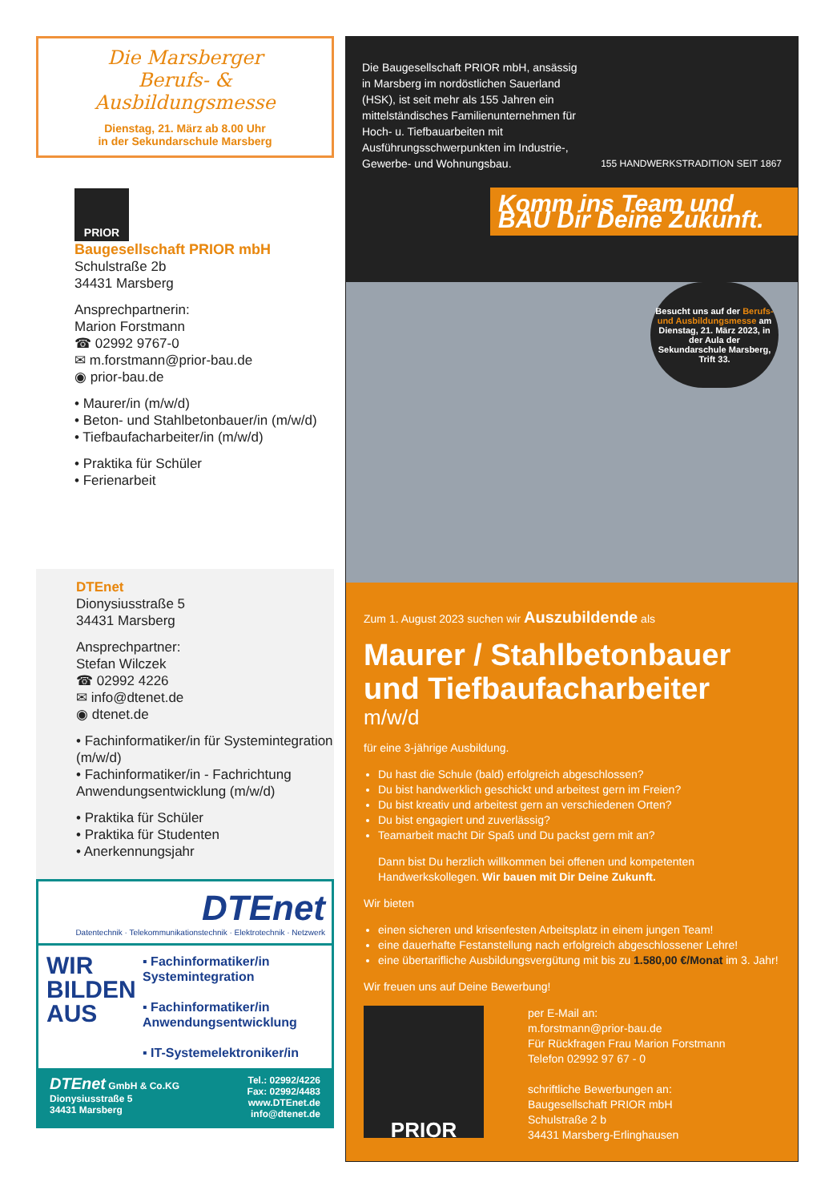Die Marsberger
Berufs- & Ausbildungsmesse
Dienstag, 21. März ab 8.00 Uhr
in der Sekundarschule Marsberg
PRIOR
Baugesellschaft PRIOR mbH
Schulstraße 2b
34431 Marsberg
Ansprechpartnerin:
Marion Forstmann
☎ 02992 9767-0
✉ m.forstmann@prior-bau.de
◉ prior-bau.de
• Maurer/in (m/w/d)
• Beton- und Stahlbetonbauer/in (m/w/d)
• Tiefbaufacharbeiter/in (m/w/d)
• Praktika für Schüler
• Ferienarbeit
DTEnet
Dionysiusstraße 5
34431 Marsberg
Ansprechpartner:
Stefan Wilczek
☎ 02992 4226
✉ info@dtenet.de
◉ dtenet.de
• Fachinformatiker/in für Systemintegration (m/w/d)
• Fachinformatiker/in - Fachrichtung Anwendungsentwicklung (m/w/d)
• Praktika für Schüler
• Praktika für Studenten
• Anerkennungsjahr
DTEnet
Datentechnik · Telekommunikationstechnik · Elektrotechnik · Netzwerk
WIR BILDEN AUS
▪ Fachinformatiker/in Systemintegration
▪ Fachinformatiker/in Anwendungsentwicklung
▪ IT-Systemelektroniker/in
DTEnet GmbH & Co.KG
Dionysiusstraße 5
34431 Marsberg
Tel.: 02992/4226
Fax: 02992/4483
www.DTEnet.de
info@dtenet.de
Die Baugesellschaft PRIOR mbH, ansässig in Marsberg im nordöstlichen Sauerland (HSK), ist seit mehr als 155 Jahren ein mittelständisches Familienunternehmen für Hoch- u. Tiefbauarbeiten mit Ausführungsschwerpunkten im Industrie-, Gewerbe- und Wohnungsbau.
155 HANDWERKSTRADITION SEIT 1867
Komm ins Team und BAU Dir Deine Zukunft.
Besucht uns auf der Berufs- und Ausbildungsmesse am Dienstag, 21. März 2023, in der Aula der Sekundarschule Marsberg, Trift 33.
Zum 1. August 2023 suchen wir Auszubildende als
Maurer / Stahlbetonbauer und Tiefbaufacharbeiter
m/w/d
für eine 3-jährige Ausbildung.
Du hast die Schule (bald) erfolgreich abgeschlossen?
Du bist handwerklich geschickt und arbeitest gern im Freien?
Du bist kreativ und arbeitest gern an verschiedenen Orten?
Du bist engagiert und zuverlässig?
Teamarbeit macht Dir Spaß und Du packst gern mit an?
Dann bist Du herzlich willkommen bei offenen und kompetenten Handwerkskollegen. Wir bauen mit Dir Deine Zukunft.
Wir bieten
einen sicheren und krisenfesten Arbeitsplatz in einem jungen Team!
eine dauerhafte Festanstellung nach erfolgreich abgeschlossener Lehre!
eine übertarifliche Ausbildungsvergütung mit bis zu 1.580,00 €/Monat im 3. Jahr!
Wir freuen uns auf Deine Bewerbung!
PRIOR
per E-Mail an:
m.forstmann@prior-bau.de
Für Rückfragen Frau Marion Forstmann
Telefon 02992 97 67 - 0
schriftliche Bewerbungen an:
Baugesellschaft PRIOR mbH
Schulstraße 2 b
34431 Marsberg-Erlinghausen